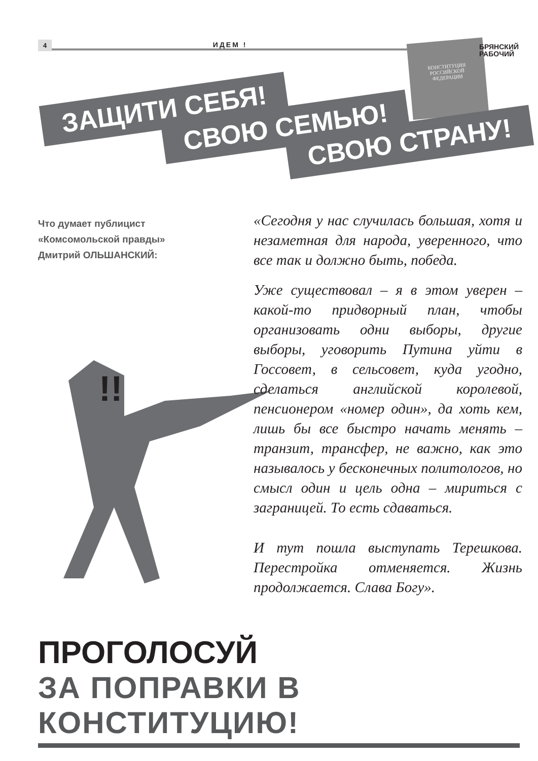4 ИДЕМ !
КОНСТИТУЦИЯ
РОССИЙСКОЙ
ФЕДЕРАЦИИ
БРЯНСКИЙ
РАБОЧИЙ
ЗАЩИТИ СЕБЯ!
СВОЮ СЕМЬЮ! СВОЮ СТРАНУ!
Что думает публицист
«Комсомольской правды»
Дмитрий ОЛЬШАНСКИЙ:
!!
«Сегодня у нас случилась большая, хотя и незаметная для народа, уверенного, что все так и должно быть, победа.
Уже существовал – я в этом уверен – какой-то придворный план, чтобы организовать одни выборы, другие выборы, уговорить Путина уйти в Госсовет, в сельсовет, куда угодно, сделаться английской королевой, пенсионером «номер один», да хоть кем, лишь бы все быстро начать менять – транзит, трансфер, не важно, как это называлось у бесконечных политологов, но смысл один и цель одна – мириться с заграницей. То есть сдаваться.
И тут пошла выступать Терешкова. Перестройка отменяется. Жизнь продолжается. Слава Богу».
ПРОГОЛОСУЙ
ЗА ПОПРАВКИ В КОНСТИТУЦИЮ!